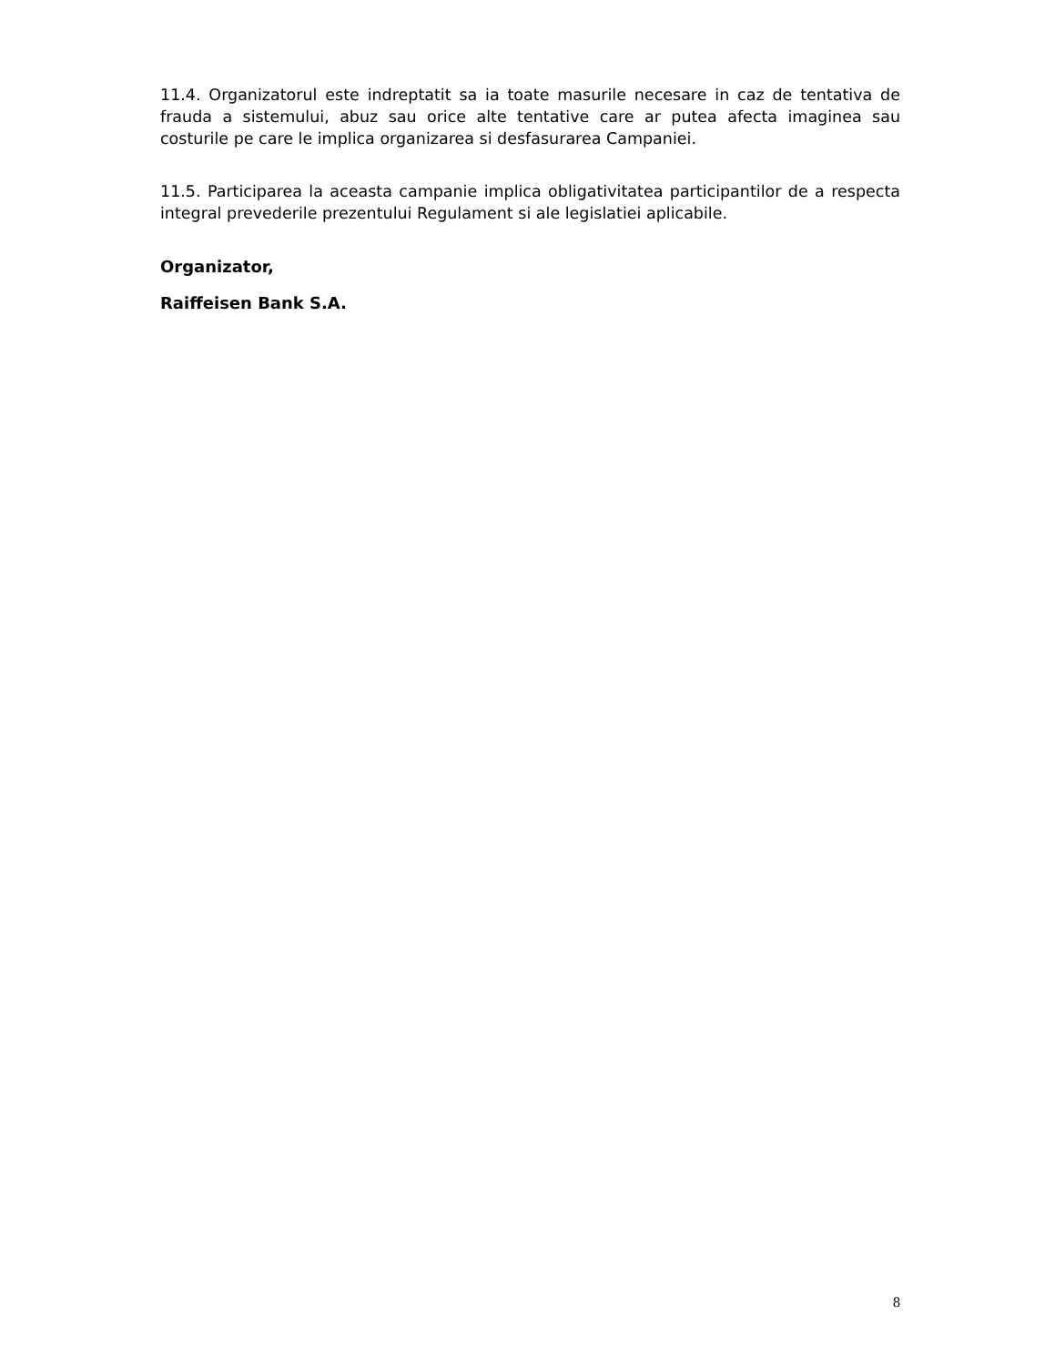11.4. Organizatorul este indreptatit sa ia toate masurile necesare in caz de tentativa de frauda a sistemului, abuz sau orice alte tentative care ar putea afecta imaginea sau costurile pe care le implica organizarea si desfasurarea Campaniei.
11.5. Participarea la aceasta campanie implica obligativitatea participantilor de a respecta integral prevederile prezentului Regulament si ale legislatiei aplicabile.
Organizator,
Raiffeisen Bank S.A.
8